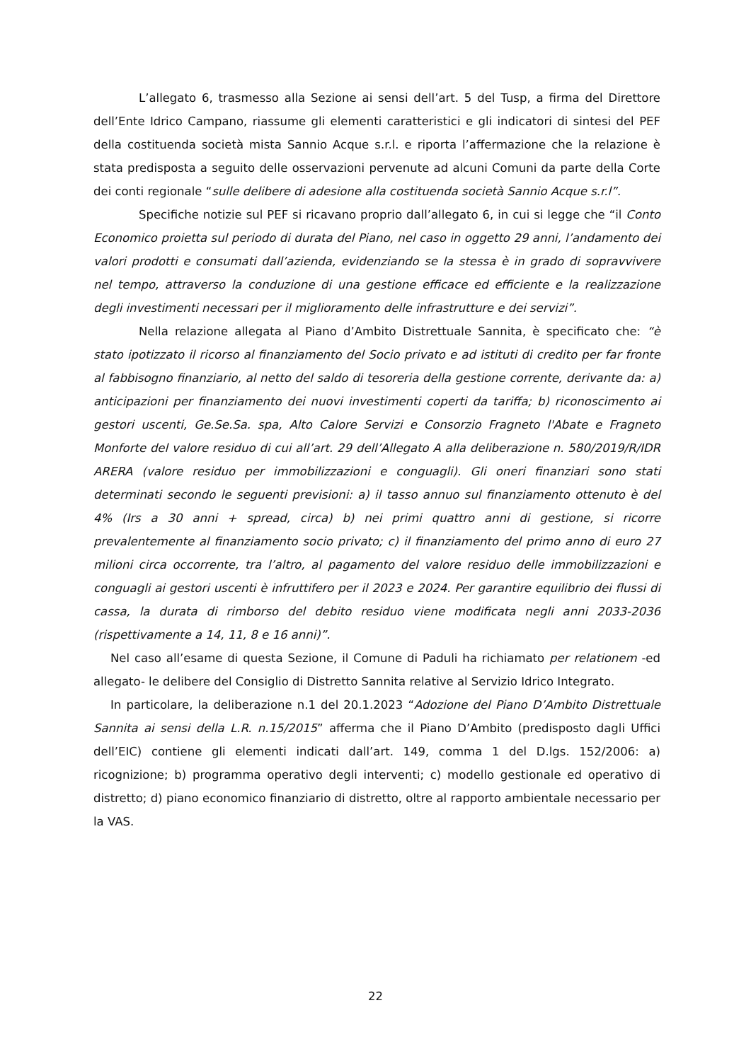L’allegato 6, trasmesso alla Sezione ai sensi dell’art. 5 del Tusp, a firma del Direttore dell’Ente Idrico Campano, riassume gli elementi caratteristici e gli indicatori di sintesi del PEF della costituenda società mista Sannio Acque s.r.l. e riporta l’affermazione che la relazione è stata predisposta a seguito delle osservazioni pervenute ad alcuni Comuni da parte della Corte dei conti regionale “sulle delibere di adesione alla costituenda società Sannio Acque s.r.l”.
Specifiche notizie sul PEF si ricavano proprio dall’allegato 6, in cui si legge che “il Conto Economico proietta sul periodo di durata del Piano, nel caso in oggetto 29 anni, l’andamento dei valori prodotti e consumati dall’azienda, evidenziando se la stessa è in grado di sopravvivere nel tempo, attraverso la conduzione di una gestione efficace ed efficiente e la realizzazione degli investimenti necessari per il miglioramento delle infrastrutture e dei servizi”.
Nella relazione allegata al Piano d’Ambito Distrettuale Sannita, è specificato che: “è stato ipotizzato il ricorso al finanziamento del Socio privato e ad istituti di credito per far fronte al fabbisogno finanziario, al netto del saldo di tesoreria della gestione corrente, derivante da: a) anticipazioni per finanziamento dei nuovi investimenti coperti da tariffa; b) riconoscimento ai gestori uscenti, Ge.Se.Sa. spa, Alto Calore Servizi e Consorzio Fragneto l'Abate e Fragneto Monforte del valore residuo di cui all’art. 29 dell’Allegato A alla deliberazione n. 580/2019/R/IDR ARERA (valore residuo per immobilizzazioni e conguagli). Gli oneri finanziari sono stati determinati secondo le seguenti previsioni: a) il tasso annuo sul finanziamento ottenuto è del 4% (Irs a 30 anni + spread, circa) b) nei primi quattro anni di gestione, si ricorre prevalentemente al finanziamento socio privato; c) il finanziamento del primo anno di euro 27 milioni circa occorrente, tra l’altro, al pagamento del valore residuo delle immobilizzazioni e conguagli ai gestori uscenti è infruttifero per il 2023 e 2024. Per garantire equilibrio dei flussi di cassa, la durata di rimborso del debito residuo viene modificata negli anni 2033-2036 (rispettivamente a 14, 11, 8 e 16 anni)”.
Nel caso all’esame di questa Sezione, il Comune di Paduli ha richiamato per relationem -ed allegato- le delibere del Consiglio di Distretto Sannita relative al Servizio Idrico Integrato.
In particolare, la deliberazione n.1 del 20.1.2023 “Adozione del Piano D’Ambito Distrettuale Sannita ai sensi della L.R. n.15/2015” afferma che il Piano D’Ambito (predisposto dagli Uffici dell’EIC) contiene gli elementi indicati dall’art. 149, comma 1 del D.lgs. 152/2006: a) ricognizione; b) programma operativo degli interventi; c) modello gestionale ed operativo di distretto; d) piano economico finanziario di distretto, oltre al rapporto ambientale necessario per la VAS.
22